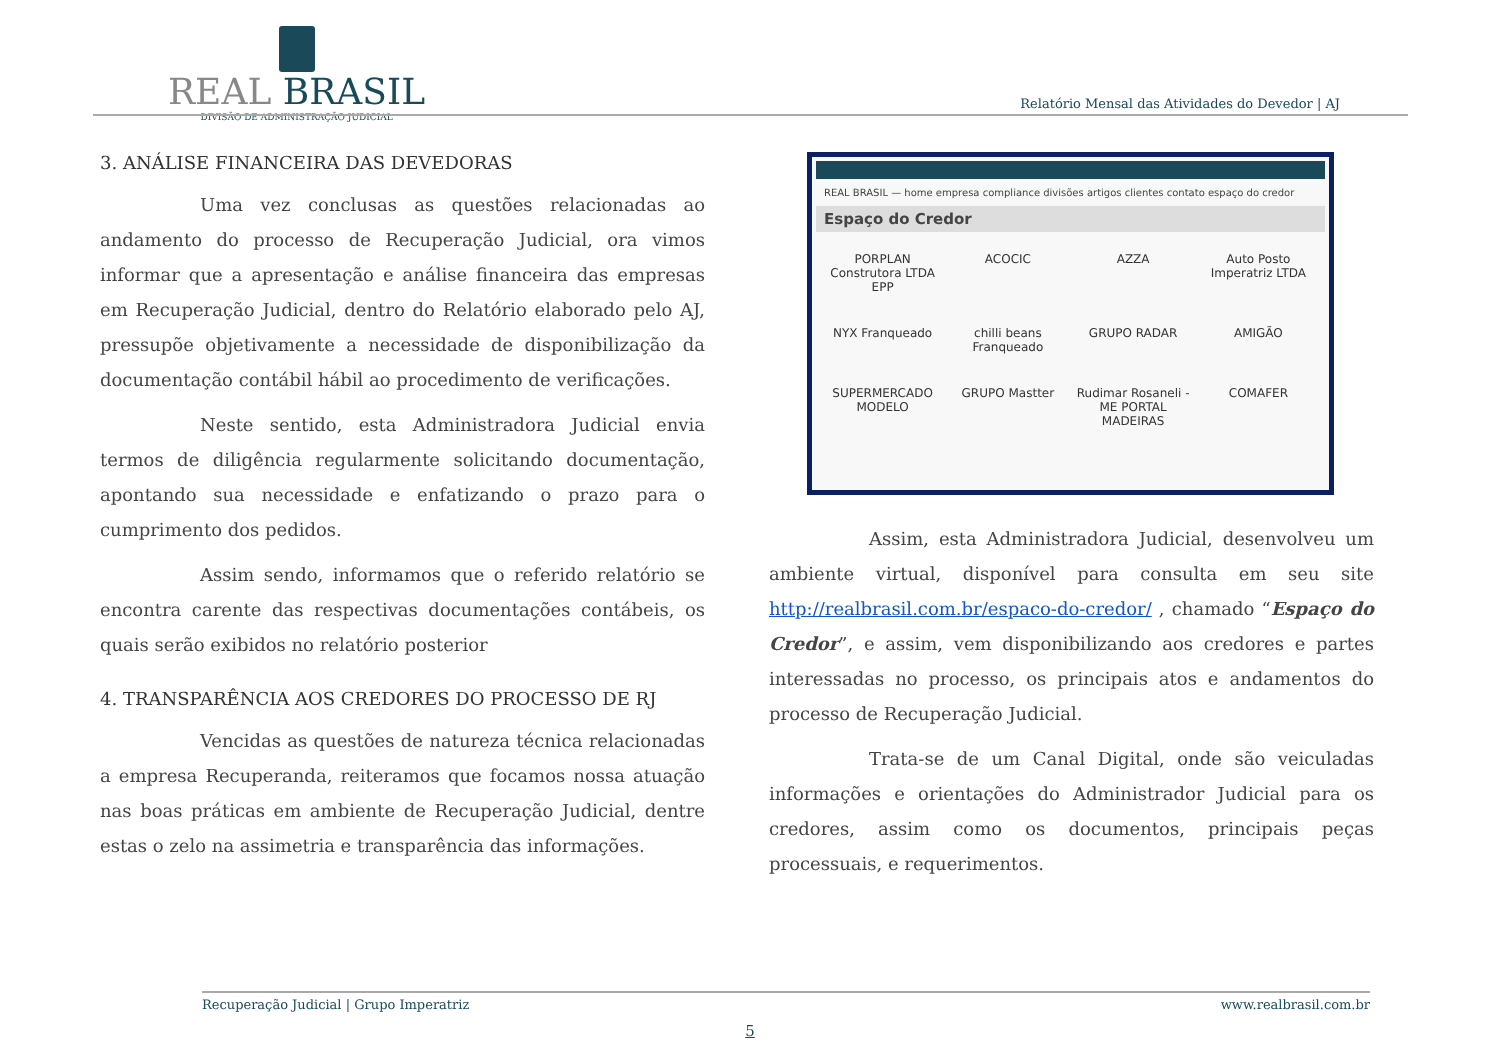REAL BRASIL
DIVISÃO DE ADMINISTRAÇÃO JUDICIAL
Relatório Mensal das Atividades do Devedor | AJ
3. ANÁLISE FINANCEIRA DAS DEVEDORAS
Uma vez conclusas as questões relacionadas ao andamento do processo de Recuperação Judicial, ora vimos informar que a apresentação e análise financeira das empresas em Recuperação Judicial, dentro do Relatório elaborado pelo AJ, pressupõe objetivamente a necessidade de disponibilização da documentação contábil hábil ao procedimento de verificações.
Neste sentido, esta Administradora Judicial envia termos de diligência regularmente solicitando documentação, apontando sua necessidade e enfatizando o prazo para o cumprimento dos pedidos.
Assim sendo, informamos que o referido relatório se encontra carente das respectivas documentações contábeis, os quais serão exibidos no relatório posterior
4. TRANSPARÊNCIA AOS CREDORES DO PROCESSO DE RJ
Vencidas as questões de natureza técnica relacionadas a empresa Recuperanda, reiteramos que focamos nossa atuação nas boas práticas em ambiente de Recuperação Judicial, dentre estas o zelo na assimetria e transparência das informações.
REAL BRASIL — home empresa compliance divisões artigos clientes contato espaço do credor
Espaço do Credor
PORPLAN Construtora LTDA EPP
ACOCIC
AZZA
Auto Posto Imperatriz LTDA
NYX Franqueado
chilli beans Franqueado
GRUPO RADAR
AMIGÃO
SUPERMERCADO MODELO
GRUPO Mastter
Rudimar Rosaneli - ME PORTAL MADEIRAS
COMAFER
Assim, esta Administradora Judicial, desenvolveu um ambiente virtual, disponível para consulta em seu site http://realbrasil.com.br/espaco-do-credor/ , chamado “Espaço do Credor”, e assim, vem disponibilizando aos credores e partes interessadas no processo, os principais atos e andamentos do processo de Recuperação Judicial.
Trata-se de um Canal Digital, onde são veiculadas informações e orientações do Administrador Judicial para os credores, assim como os documentos, principais peças processuais, e requerimentos.
Recuperação Judicial | Grupo Imperatriz www.realbrasil.com.br
5